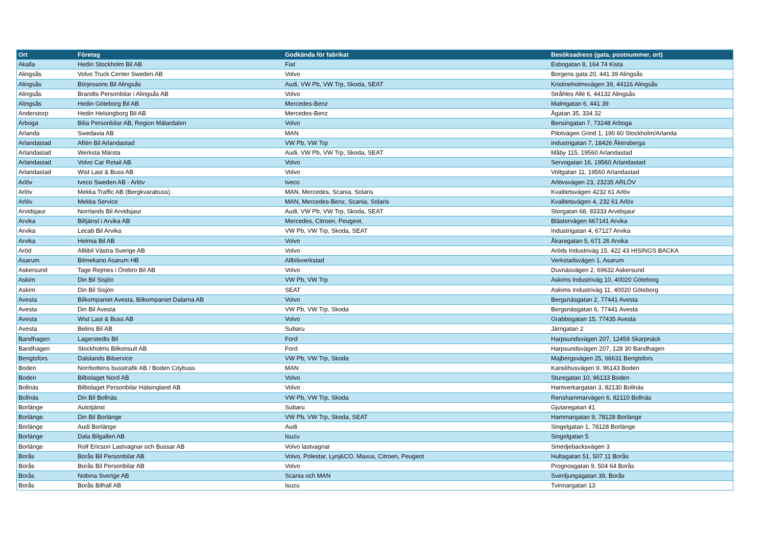| Ort | Företag | Godkända för fabrikat | Besöksadress (gata, postnummer, ort) |
| --- | --- | --- | --- |
| Akalla | Hedin Stockholm Bil AB | Fiat | Esbogatan 8, 164 74 Kista |
| Alingsås | Volvo Truck Center Sweden AB | Volvo | Borgens gata 20, 441 39 Alingsås |
| Alingsås | Börjessons Bil Alingsås | Audi, VW Pb, VW Trp, Skoda, SEAT | Kristineholmsvägen 39, 44116 Alingsås |
| Alingsås | Brandts Personbilar i Alingsås AB | Volvo | Stråhles Allé 6, 44132 Alingsås |
| Alingsås | Hedin Göteborg Bil AB | Mercedes-Benz | Malmgatan 6, 441 39 |
| Anderstorp | Hedin Helsingborg Bil AB | Mercedes-Benz | Ågatan 35, 334 32 |
| Arboga | Bilia Personbilar AB, Region Mälardalen | Volvo | Bensingatan 7, 73248 Arboga |
| Arlanda | Swedavia AB | MAN | Pilotvägen Grind 1, 190 60 Stockholm/Arlanda |
| Arlandastad | Aftén Bil Arlandastad | VW Pb, VW Trp | Industrigatan 7, 18426 Åkersberga |
| Arlandastad | Werksta Märsta | Audi, VW Pb, VW Trp, Skoda, SEAT | Måby 115, 19560 Arlandastad |
| Arlandastad | Volvo Car Retail AB | Volvo | Servogatan 16, 19560 Arlandastad |
| Arlandastad | Wist Last & Buss AB | Volvo | Voltgatan 11, 19560 Arlandastad |
| Arlöv | Iveco Sweden AB - Arlöv | Iveco | Arlövsvägen 23, 23235 ARLÖV |
| Arlöv | Mekka Traffic AB (Bergkvarabuss) | MAN, Mercedes, Scania, Solaris | Kvalitetsvägen 4232 61 Arlöv |
| Arlöv | Mekka Service | MAN, Mercedes-Benz, Scania, Solaris | Kvalitetsvägen 4, 232 61 Arlöv |
| Arvidsjaur | Norrlands Bil Arvidsjaur | Audi, VW Pb, VW Trp, Skoda, SEAT | Storgatan 68, 93333 Arvidsjaur |
| Arvika | Biltjänst i Arvika AB | Mercedes, Citroen, Peugeot. | Blästervägen 667141 Arvika |
| Arvika | Lecab Bil Arvika | VW Pb, VW Trp, Skoda, SEAT | Industrigatan 4, 67127 Arvika |
| Arvika | Helmia Bil AB | Volvo | Åkaregatan 5, 671 26 Arvika |
| Aröd | Alltibil Västra Sverige AB | Volvo | Aröds Industriväg 15, 422 43 HISINGS BACKA |
| Asarum | Bilmekano Asarum HB | Allbilsverkstad | Verkstadsvägen 1, Asarum |
| Askersund | Tage Rejmes i Örebro Bil AB | Volvo | Duvnäsvägen 2, 69632 Askersund |
| Askim | Din Bil Sisjön | VW Pb, VW Trp | Askims Industriväg 10, 40020 Göteborg |
| Askim | Din Bil Sisjön | SEAT | Askims Industriväg 11, 40020 Göteborg |
| Avesta | Bilkompaniet Avesta, Bilkompaniet Dalarna AB | Volvo | Bergsnäsgatan 2, 77441 Avesta |
| Avesta | Din Bil Avesta | VW Pb, VW Trp, Skoda | Bergsnäsgatan 6, 77441 Avesta |
| Avesta | Wist Last & Buss AB | Volvo | Grabbogatan 15, 77435 Avesta |
| Avesta | Belins Bil AB | Subaru | Järngatan 2 |
| Bandhagen | Lagerstedts Bil | Ford | Harpsundsvägen 207, 12459 Skarpnäck |
| Bandhagen | Stockholms Bilkonsult AB | Ford | Harpsundsvägen 207, 128 30 Bandhagen |
| Bengtsfors | Dalslands Bilservice | VW Pb, VW Trp, Skoda | Majbergsvägen 25, 66631 Bengtsfors |
| Boden | Norrbottens busstrafik AB / Boden Citybuss | MAN | Kanslihusvägen 9, 96143 Boden |
| Boden | Bilbolaget Nord AB | Volvo | Sturegatan 10, 96133 Boden |
| Bollnäs | Bilbolaget Personbilar Hälsingland AB | Volvo | Hantverkargatan 3, 82130 Bollnäs |
| Bollnäs | Din Bil Bollnäs | VW Pb, VW Trp, Skoda | Renshammarvägen 6, 82110 Bollnäs |
| Borlänge | Autotjänst | Subaru | Gjutaregatan 41 |
| Borlänge | Din Bil Borlänge | VW Pb, VW Trp, Skoda, SEAT | Hammargatan 9, 78128 Borlänge |
| Borlänge | Audi Borlänge | Audi | Singelgatan 1, 78128 Borlänge |
| Borlänge | Dala Bilgalleri AB | Isuzu | Singelgatan 5 |
| Borlänge | Rolf Ericson Lastvagnar och Bussar AB | Volvo lastvagnar | Smedjebacksvägen 3 |
| Borås | Borås Bil Personbilar AB | Volvo, Polestar, Lynj&CO, Maxus, Citroen, Peugeot | Hultagatan 51, 507 11 Borås |
| Borås | Borås Bil Personbilar AB | Volvo | Prognosgatan 9, 504 64 Borås |
| Borås | Nobina Sverige AB | Scania och MAN | Svenljungagatan 39, Borås |
| Borås | Borås Bilhall AB | Isuzu | Tvinnargatan 13 |